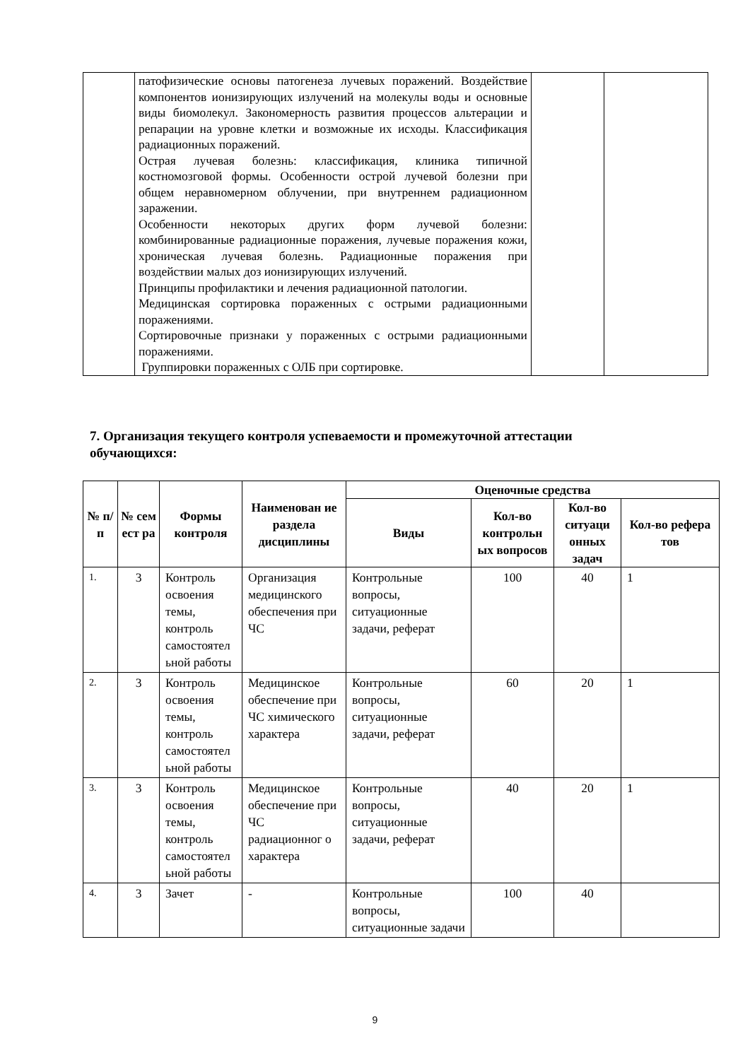| | патофизические основы патогенеза лучевых поражений. Воздействие компонентов ионизирующих излучений на молекулы воды и основные виды биомолекул. Закономерность развития процессов альтерации и репарации на уровне клетки и возможные их исходы. Классификация радиационных поражений. Острая лучевая болезнь: классификация, клиника типичной костномозговой формы. Особенности острой лучевой болезни при общем неравномерном облучении, при внутреннем радиационном заражении. Особенности некоторых других форм лучевой болезни: комбинированные радиационные поражения, лучевые поражения кожи, хроническая лучевая болезнь. Радиационные поражения при воздействии малых доз ионизирующих излучений. Принципы профилактики и лечения радиационной патологии. Медицинская сортировка пораженных с острыми радиационными поражениями. Сортировочные признаки у пораженных с острыми радиационными поражениями. Группировки пораженных с ОЛБ при сортировке. | | |
7. Организация текущего контроля успеваемости и промежуточной аттестации
обучающихся:
| № п/п | № сем ест ра | Формы контроля | Наименован ие раздела дисциплины | Оценочные средства | | | |
| --- | --- | --- | --- | --- | --- | --- | --- |
| | | | | Виды | Кол-во контрольн ых вопросов | Кол-во ситуаци онных задач | Кол-во рефера тов |
| 1. | 3 | Контроль освоения темы, контроль самостоятел ьной работы | Организация медицинского обеспечения при ЧС | Контрольные вопросы, ситуационные задачи, реферат | 100 | 40 | 1 |
| 2. | 3 | Контроль освоения темы, контроль самостоятел ьной работы | Медицинское обеспечение при ЧС химического характера | Контрольные вопросы, ситуационные задачи, реферат | 60 | 20 | 1 |
| 3. | 3 | Контроль освоения темы, контроль самостоятел ьной работы | Медицинское обеспечение при ЧС радиационног о характера | Контрольные вопросы, ситуационные задачи, реферат | 40 | 20 | 1 |
| 4. | 3 | Зачет | - | Контрольные вопросы, ситуационные задачи | 100 | 40 | |
9